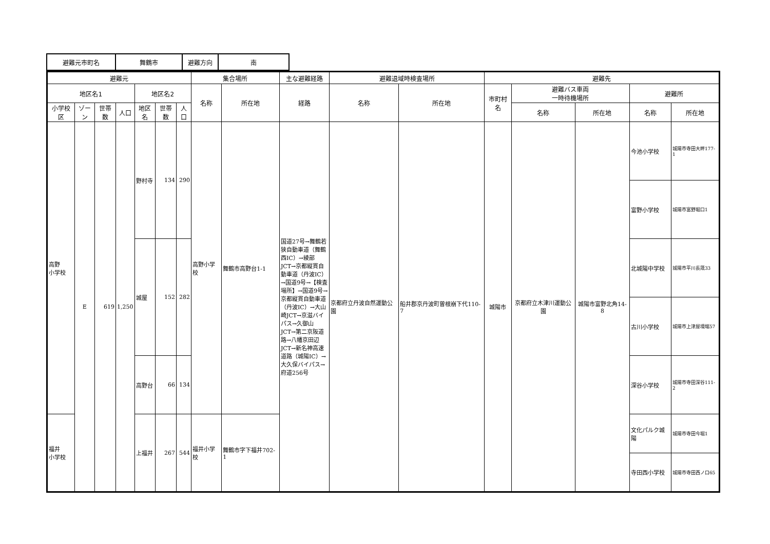| 避難元市町名 | 舞鶴市 | 避難方向 | 南 |
| 避難元 | | | | | | | 集合場所 | | 主な避難経路 | 避難退域時検査場所 | | 避難先 | | | | |
| --- | --- | --- | --- | --- | --- | --- | --- | --- | --- | --- | --- | --- | --- | --- | --- | --- |
| 地区名1 | | | | 地区名2 | | | 名称 | 所在地 | 経路 | 名称 | 所在地 | 市町村名 | 避難バス車両 一時待機場所 | | 避難所 | |
| 小学校区 | ゾーン | 世帯数 | 人口 | 地区名 | 世帯数 | 人口 | | | | | | | 名称 | 所在地 | 名称 | 所在地 |
| 高野 小学校 | E | 619 | 1,250 | 野村寺 | 134 | 290 | 高野小学校 | 舞鶴市高野台1-1 | 国道27号→舞鶴若狭自動車道（舞鶴西IC）→綾部JCT→京都縦貫自動車道（丹波IC）→国道9号→【検査場所】→国道9号→京都縦貫自動車道（丹波IC）→大山崎JCT→京滋バイパス→久御山JCT→第二京阪道路→八幡京田辺JCT→新名神高速道路（城陽IC）→大久保バイパス→府道256号 | 京都府立丹波自然運動公園 | 船井郡京丹波町曽根崩下代110-7 | 城陽市 | 京都府立木津川運動公園 | 城陽市富野北角14-8 | 今池小学校 | 城陽市寺田大畔177-1 |
| | | | | | | | | | | | | | | | 富野小学校 | 城陽市富野堀口1 |
| | | | | 城屋 | 152 | 282 | | | | | | | | | 北城陽中学校 | 城陽市平川長筬33 |
| | | | | | | | | | | | | | | | 古川小学校 | 城陽市上津屋境端57 |
| | | | | 高野台 | 66 | 134 | | | | | | | | | 深谷小学校 | 城陽市寺田深谷111-2 |
| 福井 小学校 | | | | 上福井 | 267 | 544 | 福井小学校 | 舞鶴市字下福井702-1 | | | | | | | 文化パルク城陽 | 城陽市寺田今堀1 |
| | | | | | | | | | | | | | | | 寺田西小学校 | 城陽市寺田西ノ口65 |